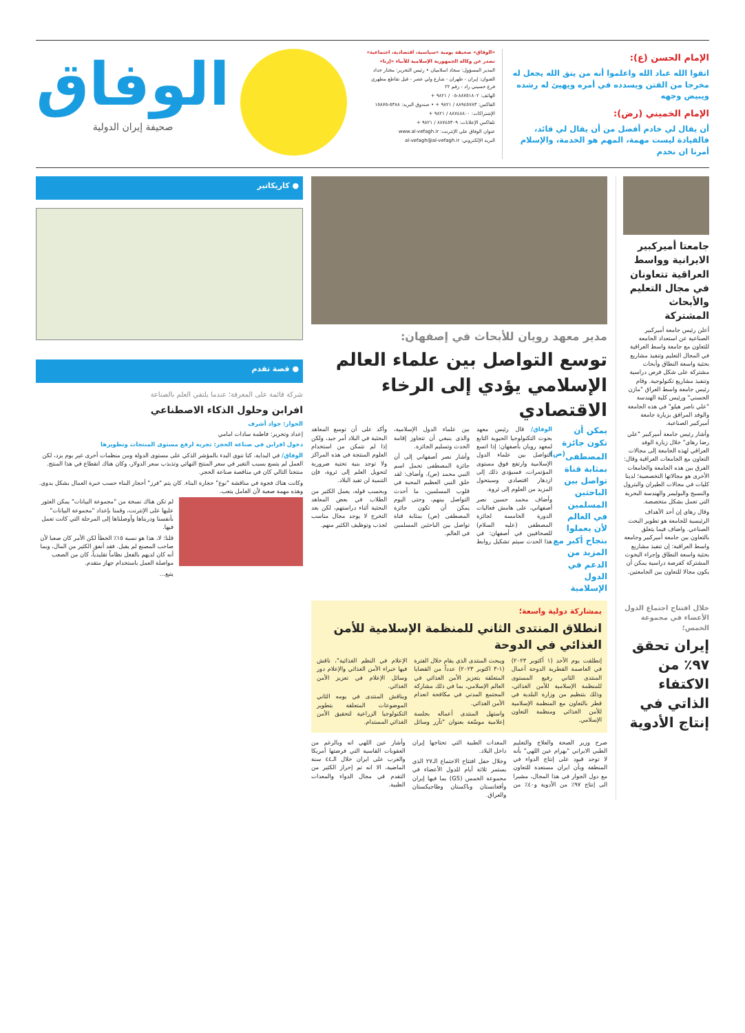الإمام الحسن (ع):
اتقوا الله عباد الله واعلموا أنه من يتق الله يجعل له مخرجا من الفتن ويسدده في أمره ويهيئ له رشده ويبيض وجهه
الإمام الخميني (رض):
أن يقال لي خادم أفضل من أن يقال لي قائد، فالقيادة ليست مهمة، المهم هو الخدمة، والإسلام أمرنا ان نخدم
«الوفاق» صحيفة يومية «سياسية، اقتصادية، اجتماعية»
تصدر عن وكالة الجمهورية الإسلامية للأنباء «إرنا»
المدير المسؤول: سجاد اسلاميان • رئيس التحرير: مختار حداد
العنوان: إيران - طهران - شارع ولي عصر - قبل تقاطع مطهري فرع حسيني راد - رقم ٢٢
الهاتف: ٨٨٧٥١٨٠٢-٠٥ / ٩٨٢١ +
الفاكس: ٨٨٩٤٥٧٨٣ / ٩٨٢١ + • صندوق البريد: ٥٣٨٨-١٥٨٧٥
الإشتراكات: ٨٨٧٤٨٨٠٠ / ٩٨٢١ +
تلفاكس الإعلانات: ٨٨٧٤٥٣٠٩ / ٩٨٢١ +
عنوان الوفاق على الإنترنت: www.al-vefagh.ir
البريد الإلكتروني: al-vefagh@al-vefagh.ir
الوفاق
صحيفة إيران الدولية
جامعتا أميركبير الايرانية وواسط العراقية تتعاونان في مجال التعليم والأبحاث المشتركة
أعلن رئيس جامعة أميركبير الصناعية عن استعداد الجامعة للتعاون مع جامعة واسط العراقية في المجال التعليم وتنفيذ مشاريع بحثية واسعة النطاق وأبحاث مشتركة على شكل فرص دراسية وتنفيذ مشاريع تكنولوجية. وقام رئيس جامعة واسط العراق "مازن الحسني" ورئيس كلية الهندسة "علي ناصر هيلو" في هذه الجامعة والوفد المرافق بزيارة جامعة أميركبير الصناعية.
وأشار رئيس جامعة أميركبير "علي رضا رهاي" خلال زيارة الوفد العراقي لهذه الجامعة إلى مجالات التعاون مع الجامعات العراقية وقال: الفرق بين هذه الجامعة والجامعات الأخرى هو مجالاتها التخصصية؛ لدينا كليات في مجالات الطيران والبترول والنسيج والبوليمر والهندسة البحرية التي تعمل بشكل متخصصة.
وقال رهاي إن أحد الأهداف الرئيسية للجامعة هو تطوير البحث الصناعي. واضاف فيما يتعلق بالتعاون بين جامعة أميركبير وجامعة واسط العراقية: إن تنفيذ مشاريع بحثية واسعة النطاق وإجراء البحوث المشتركة كفرصة دراسية يمكن أن يكون مجالا للتعاون بين الجامعتين.
خلال افتتاح اجتماع الدول الأعضاء في مجموعة الخمس؛
إيران تحقق ٩٧٪ من الاكتفاء الذاتي في إنتاج الأدوية
مدير معهد رويان للأبحاث في إصفهان:
توسع التواصل بين علماء العالم الإسلامي يؤدي إلى الرخاء الاقتصادي
يمكن أن تكون جائزة المصطفى<sup>(ص)</sup> بمثابة قناة تواصل بين الباحثين المسلمين في العالم لأن يعملوا بنجاح أكبر مع المزيد من الدعم في الدول الإسلامية
الوفاق/ قال رئيس معهد بحوث التكنولوجيا الحيوية التابع لمعهد رويان بأصفهان: إذا اتسع التواصل بين علماء الدول الإسلامية وارتفع فوق مستوى المؤتمرات، فسيؤدي ذلك إلى ازدهار اقتصادي وسيتحول المزيد من العلوم إلى ثروة.
وأضاف محمد حسين نصر أصفهاني، على هامش فعاليات الدورة الخامسة لجائزة المصطفى (عليه السلام) للصحافيين في أصفهان: في هذا الحدث سيتم تشكيل روابط بين علماء الدول الإسلامية، والذي ينبغي أن تتجاوز إقامة الحدث وتسليم الجائزة.
وأشار نصر أصفهاني إلى أن جائزة المصطفى تحمل اسم النبي محمد (ص)، وأضاف: لقد خلق النبي العظيم المحبة في قلوب المسلمين، ما أحدث التواصل بينهم، وحتى اليوم يمكن أن تكون جائزة المصطفى (ص) بمثابة قناة تواصل بين الباحثين المسلمين في العالم.
وأكد على أن توسع المعاهد البحثية في البلاد أمر جيد، ولكن إذا لم نتمكن من استخدام العلوم المنتجة في هذه المراكز ولا توجد بنية تحتية ضرورية لتحويل العلم إلى ثروة، فإن التنمية لن تفيد البلاد.
وبحسب قوله، يعمل الكثير من الطلاب في بعض المعاهد البحثية أثناء دراستهم، لكن بعد التخرج لا يوجد مجال مناسب لجذب وتوظيف الكثير منهم.
بمشاركة دولية واسعة؛
انطلاق المنتدى الثاني للمنظمة الإسلامية للأمن الغذائي في الدوحة
إنطلقت يوم الأحد (١ أكتوبر ٢٠٢٣) في العاصمة القطرية الدوحة أعمال المنتدى الثاني رفيع المستوى للمنظمة الإسلامية للأمن الغذائي، وذلك بتنظيم من وزارة البلدية في قطر بالتعاون مع المنظمة الإسلامية للأمن الغذائي ومنظمة التعاون الإسلامي.
ويبحث المنتدى الذي يقام خلال الفترة (١-٣ اكتوبر ٢٠٢٣) عدداً من القضايا المتعلقة بتعزيز الأمن الغذائي في العالم الإسلامي، بما في ذلك مشاركة المجتمع المدني في مكافحة انعدام الأمن الغذائي.
واستهل المنتدى أعماله بجلسة إعلامية موسّعة بعنوان "تآزر وسائل الإعلام في النظم الغذائية"، ناقش فيها خبراء الأمن الغذائي والإعلام دور وسائل الإعلام في تعزيز الأمن الغذائي.
ويناقش المنتدى في يومه الثاني الموضوعات المتعلقة بتطوير التكنولوجيا الزراعية لتحقيق الأمن الغذائي المستدام.
صرح وزير الصحة والعلاج والتعليم الطبي الايراني "بهرام عين اللهي" بأنه لا توجد قيود على إنتاج الدواء في المنطقة وبأن ايران مستعدة للتعاون مع دول الجوار في هذا المجال، مشيرا الى إنتاج ٩٧٪ من الأدوية و٤٠٪ من المعدات الطبية التي تحتاجها إيران داخل البلاد.
وخلال حفل افتتاح الاجتماع الـ٢٧ الذي يستمر ثلاثة أيام للدول الأعضاء في مجموعة الخمس (G5) بما فيها إيران وأفغانستان وباكستان وطاجيكستان والعراق.
وأشار عين اللهي انه وبالرغم من العقوبات القاسية التي فرضتها أمريكا والغرب على ايران خلال الـ٤٤ سنة الماضية، الا انه تم إحراز الكثير من التقدم في مجال الدواء والمعدات الطبية.
● كاريكاتير
● قصة تقدم
شركة قائمة على المعرفة؛ عندما يلتقي العلم بالصناعة
افرابن وحلول الذكاء الاصطناعي
الحوار: جواد أشرف
إعداد وتحرير: فاطمة سادات امامي
دخول افرابن في صناعة الحجر: تجربة لرفع مستوى المنتجات وتطويرها
الوفاق/ في البداية، كنا ننوي البدء بالمؤشر الذكي على مستوى الدولة ومن منظمات أخرى غير يوم يزد، لكن العمل لم يتسع بسبب التغير في سعر المنتج النهائي وتذبذب سعر الدولار، وكان هناك انقطاع في هذا المنتج. منتجنا التالي كان في مناقصة صناعة الحجر.
وكانت هناك فجوة في مناقشة "نوع" حجارة البناء. كان يتم "فرز" أحجار البناء حسب خبرة العمال بشكل يدوي. وهذه مهمة صعبة لأن العامل يتعب.
لم تكن هناك نسخة من "مجموعة البيانات" يمكن العثور عليها على الإنترنت، وقمنا بإعداد "مجموعة البيانات" بأنفسنا ودربناها وأوصلناها إلى المرحلة التي كانت تعمل فيها.
قلنا: لا، هذا هو نسبة ١٥٪ الخطأ لكن الأمر كان صعبا لأن صاحب المصنع لم يقبل. فقد أنفق الكثير من المال، وبما أنه كان لديهم بالفعل نظاماً تقليدياً، كان من الصعب مواصلة العمل باستخدام جهاز متقدم.
يتبع...